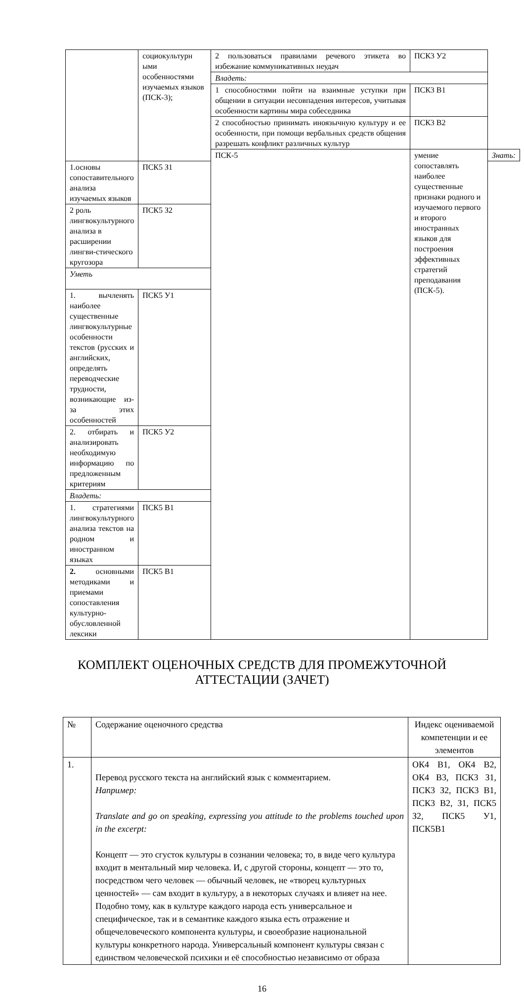| | социокультурн ыми особенностями изучаемых языков (ПСК-3); | 2 пользоваться правилами речевого этикета во избежание коммуникативных неудач | ПСК3 У2 | |
| | | Владеть: | | |
| | | 1 способностями пойти на взаимные уступки при общении в ситуации несовпадения интересов, учитывая особенности картины мира собеседника | ПСК3 В1 | |
| | | 2 способностью принимать иноязычную культуру и ее особенности, при помощи вербальных средств общения разрешать конфликт различных культур | ПСК3 В2 | |
| | | ПСК-5 | умение сопоставлять наиболее существенные признаки родного и изучаемого первого и второго иностранных языков для построения эффективных стратегий преподавания (ПСК-5). | Знать: |
| 1.основы сопоставительного анализа изучаемых языков | ПСК5 З1 | | | |
| 2 роль лингвокультурного анализа в расширении лингви-стического кругозора | ПСК5 З2 | | | |
| Уметь | | | | |
| 1. вычленять наиболее существенные лингвокультурные особенности текстов (русских и английских, определять переводческие трудности, возникающие из-за этих особенностей | ПСК5 У1 | | | |
| 2. отбирать и анализировать необходимую информацию по предложенным критериям | ПСК5 У2 | | | |
| Владеть: | | | | |
| 1. стратегиями лингвокультурного анализа текстов на родном и иностранном языках | ПСК5 В1 | | | |
| 2. основными методиками и приемами сопоставления культурно-обусловленной лексики | ПСК5 В1 | | | |
КОМПЛЕКТ ОЦЕНОЧНЫХ СРЕДСТВ ДЛЯ ПРОМЕЖУТОЧНОЙ
АТТЕСТАЦИИ (ЗАЧЕТ)
| № | Содержание оценочного средства | Индекс оцениваемой компетенции и ее элементов |
| --- | --- | --- |
| 1. | Перевод русского текста на английский язык с комментарием. Например: Translate and go on speaking, expressing you attitude to the problems touched upon in the excerpt: Концепт — это сгусток культуры в сознании человека; то, в виде чего культура входит в ментальный мир человека. И, с другой стороны, концепт — это то, посредством чего человек — обычный человек, не «творец культурных ценностей» — сам входит в культуру, а в некоторых случаях и влияет на нее. Подобно тому, как в культуре каждого народа есть универсальное и специфическое, так и в семантике каждого языка есть отражение и общечеловеческого компонента культуры, и своеобразие национальной культуры конкретного народа. Универсальный компонент культуры связан с единством человеческой психики и её способностью независимо от образа | ОК4 В1, ОК4 В2, ОК4 В3, ПСК3 З1, ПСК3 З2, ПСК3 В1, ПСК3 В2, З1, ПСК5 З2, ПСК5 У1, ПСК5В1 |
16